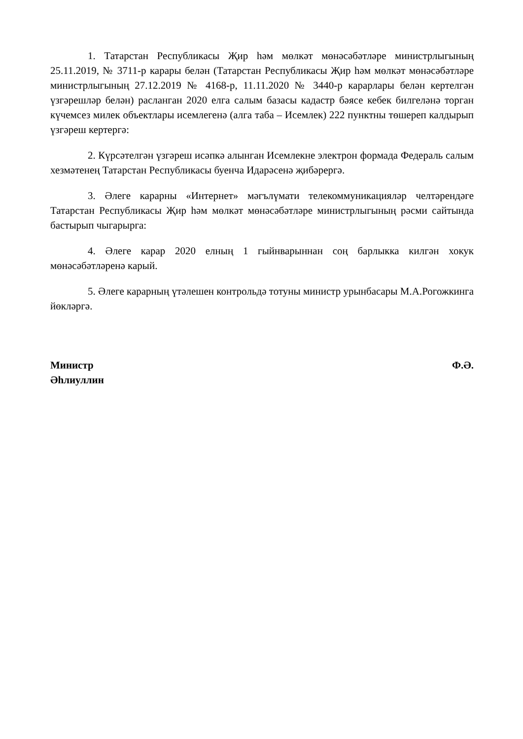1. Татарстан Республикасы Җир һәм мөлкәт мөнәсәбәтләре министрлыгының 25.11.2019, № 3711-р карары белән (Татарстан Республикасы Җир һәм мөлкәт мөнәсәбәтләре министрлыгының 27.12.2019 № 4168-р, 11.11.2020 № 3440-р карарлары белән кертелгән үзгәрешләр белән) расланган 2020 елга салым базасы кадастр бәясе кебек билгеләнә торган күчемсез милек объектлары исемлегенә (алга таба – Исемлек) 222 пунктны төшереп калдырып үзгәреш кертергә:
2. Күрсәтелгән үзгәреш исәпкә алынган Исемлекне электрон формада Федераль салым хезмәтенең Татарстан Республикасы буенча Идарәсенә җибәрергә.
3. Әлеге карарны «Интернет» мәгълүмати телекоммуникацияләр челтәрендәге Татарстан Республикасы Җир һәм мөлкәт мөнәсәбәтләре министрлыгының рәсми сайтында бастырып чыгарырга:
4. Әлеге карар 2020 елның 1 гыйнварыннан соң барлыкка килгән хокук мөнәсәбәтләренә карый.
5. Әлеге карарның үтәлешен контрольдә тотуны министр урынбасары М.А.Рогожкинга йөкләргә.
Министр Ф.Ә.
Әһлиуллин